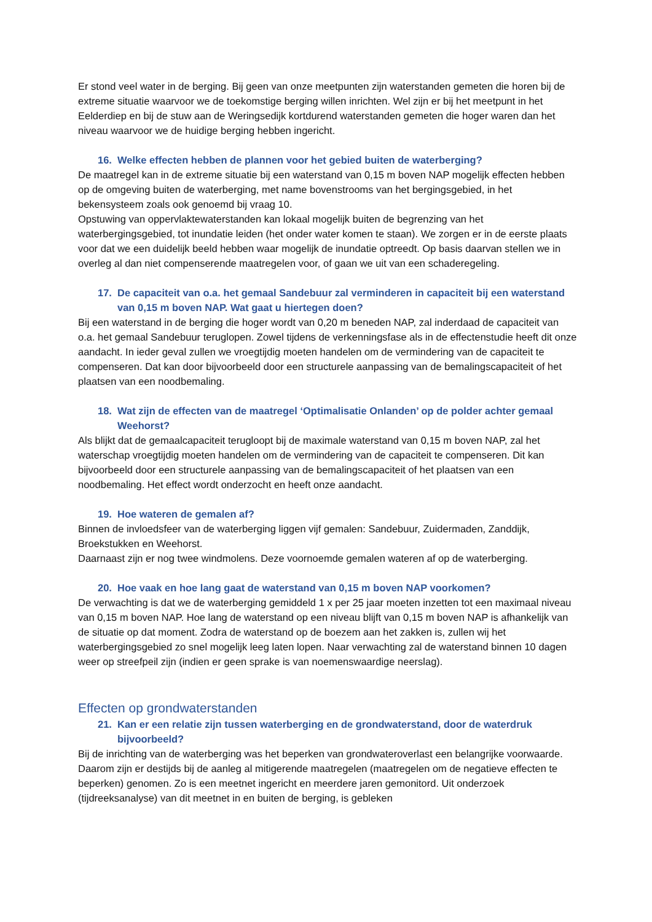Er stond veel water in de berging. Bij geen van onze meetpunten zijn waterstanden gemeten die horen bij de extreme situatie waarvoor we de toekomstige berging willen inrichten. Wel zijn er bij het meetpunt in het Eelderdiep en bij de stuw aan de Weringsedijk kortdurend waterstanden gemeten die hoger waren dan het niveau waarvoor we de huidige berging hebben ingericht.
16. Welke effecten hebben de plannen voor het gebied buiten de waterberging?
De maatregel kan in de extreme situatie bij een waterstand van 0,15 m boven NAP mogelijk effecten hebben op de omgeving buiten de waterberging, met name bovenstrooms van het bergingsgebied, in het bekensysteem zoals ook genoemd bij vraag 10.
Opstuwing van oppervlaktewaterstanden kan lokaal mogelijk buiten de begrenzing van het waterbergingsgebied, tot inundatie leiden (het onder water komen te staan). We zorgen er in de eerste plaats voor dat we een duidelijk beeld hebben waar mogelijk de inundatie optreedt. Op basis daarvan stellen we in overleg al dan niet compenserende maatregelen voor, of gaan we uit van een schaderegeling.
17. De capaciteit van o.a. het gemaal Sandebuur zal verminderen in capaciteit bij een waterstand van 0,15 m boven NAP. Wat gaat u hiertegen doen?
Bij een waterstand in de berging die hoger wordt van 0,20 m beneden NAP, zal inderdaad de capaciteit van o.a. het gemaal Sandebuur teruglopen. Zowel tijdens de verkenningsfase als in de effectenstudie heeft dit onze aandacht. In ieder geval zullen we vroegtijdig moeten handelen om de vermindering van de capaciteit te compenseren. Dat kan door bijvoorbeeld door een structurele aanpassing van de bemalingscapaciteit of het plaatsen van een noodbemaling.
18. Wat zijn de effecten van de maatregel ‘Optimalisatie Onlanden’ op de polder achter gemaal Weehorst?
Als blijkt dat de gemaalcapaciteit terugloopt bij de maximale waterstand van 0,15 m boven NAP, zal het waterschap vroegtijdig moeten handelen om de vermindering van de capaciteit te compenseren. Dit kan bijvoorbeeld door een structurele aanpassing van de bemalingscapaciteit of het plaatsen van een noodbemaling. Het effect wordt onderzocht en heeft onze aandacht.
19. Hoe wateren de gemalen af?
Binnen de invloedsfeer van de waterberging liggen vijf gemalen: Sandebuur, Zuidermaden, Zanddijk, Broekstukken en Weehorst.
Daarnaast zijn er nog twee windmolens. Deze voornoemde gemalen wateren af op de waterberging.
20. Hoe vaak en hoe lang gaat de waterstand van 0,15 m boven NAP voorkomen?
De verwachting is dat we de waterberging gemiddeld 1 x per 25 jaar moeten inzetten tot een maximaal niveau van 0,15 m boven NAP. Hoe lang de waterstand op een niveau blijft van 0,15 m boven NAP is afhankelijk van de situatie op dat moment. Zodra de waterstand op de boezem aan het zakken is, zullen wij het waterbergingsgebied zo snel mogelijk leeg laten lopen. Naar verwachting zal de waterstand binnen 10 dagen weer op streefpeil zijn (indien er geen sprake is van noemenswaardige neerslag).
Effecten op grondwaterstanden
21. Kan er een relatie zijn tussen waterberging en de grondwaterstand, door de waterdruk bijvoorbeeld?
Bij de inrichting van de waterberging was het beperken van grondwateroverlast een belangrijke voorwaarde. Daarom zijn er destijds bij de aanleg al mitigerende maatregelen (maatregelen om de negatieve effecten te beperken) genomen. Zo is een meetnet ingericht en meerdere jaren gemonitord. Uit onderzoek (tijdreeksanalyse) van dit meetnet in en buiten de berging, is gebleken